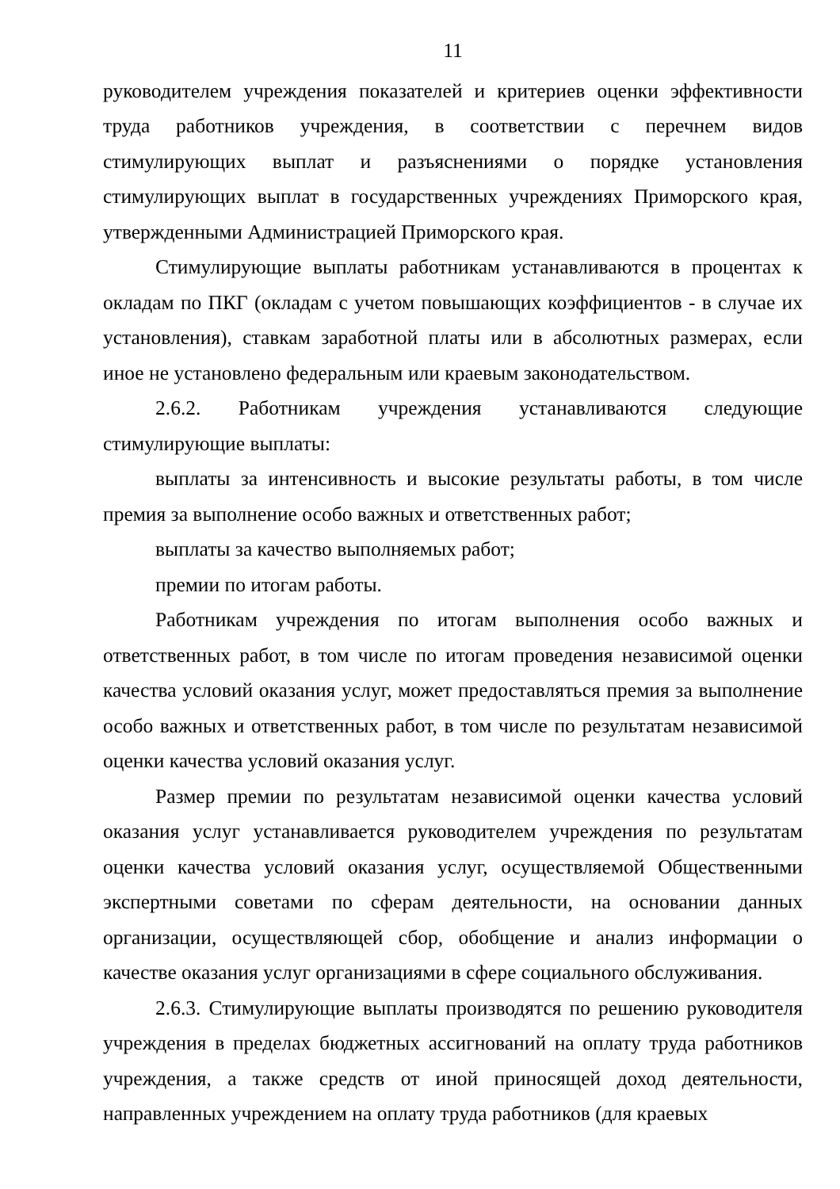11
руководителем учреждения показателей и критериев оценки эффективности труда работников учреждения, в соответствии с перечнем видов стимулирующих выплат и разъяснениями о порядке установления стимулирующих выплат в государственных учреждениях Приморского края, утвержденными Администрацией Приморского края.
Стимулирующие выплаты работникам устанавливаются в процентах к окладам по ПКГ (окладам с учетом повышающих коэффициентов - в случае их установления), ставкам заработной платы или в абсолютных размерах, если иное не установлено федеральным или краевым законодательством.
2.6.2. Работникам учреждения устанавливаются следующие стимулирующие выплаты:
выплаты за интенсивность и высокие результаты работы, в том числе премия за выполнение особо важных и ответственных работ;
выплаты за качество выполняемых работ;
премии по итогам работы.
Работникам учреждения по итогам выполнения особо важных и ответственных работ, в том числе по итогам проведения независимой оценки качества условий оказания услуг, может предоставляться премия за выполнение особо важных и ответственных работ, в том числе по результатам независимой оценки качества условий оказания услуг.
Размер премии по результатам независимой оценки качества условий оказания услуг устанавливается руководителем учреждения по результатам оценки качества условий оказания услуг, осуществляемой Общественными экспертными советами по сферам деятельности, на основании данных организации, осуществляющей сбор, обобщение и анализ информации о качестве оказания услуг организациями в сфере социального обслуживания.
2.6.3. Стимулирующие выплаты производятся по решению руководителя учреждения в пределах бюджетных ассигнований на оплату труда работников учреждения, а также средств от иной приносящей доход деятельности, направленных учреждением на оплату труда работников (для краевых